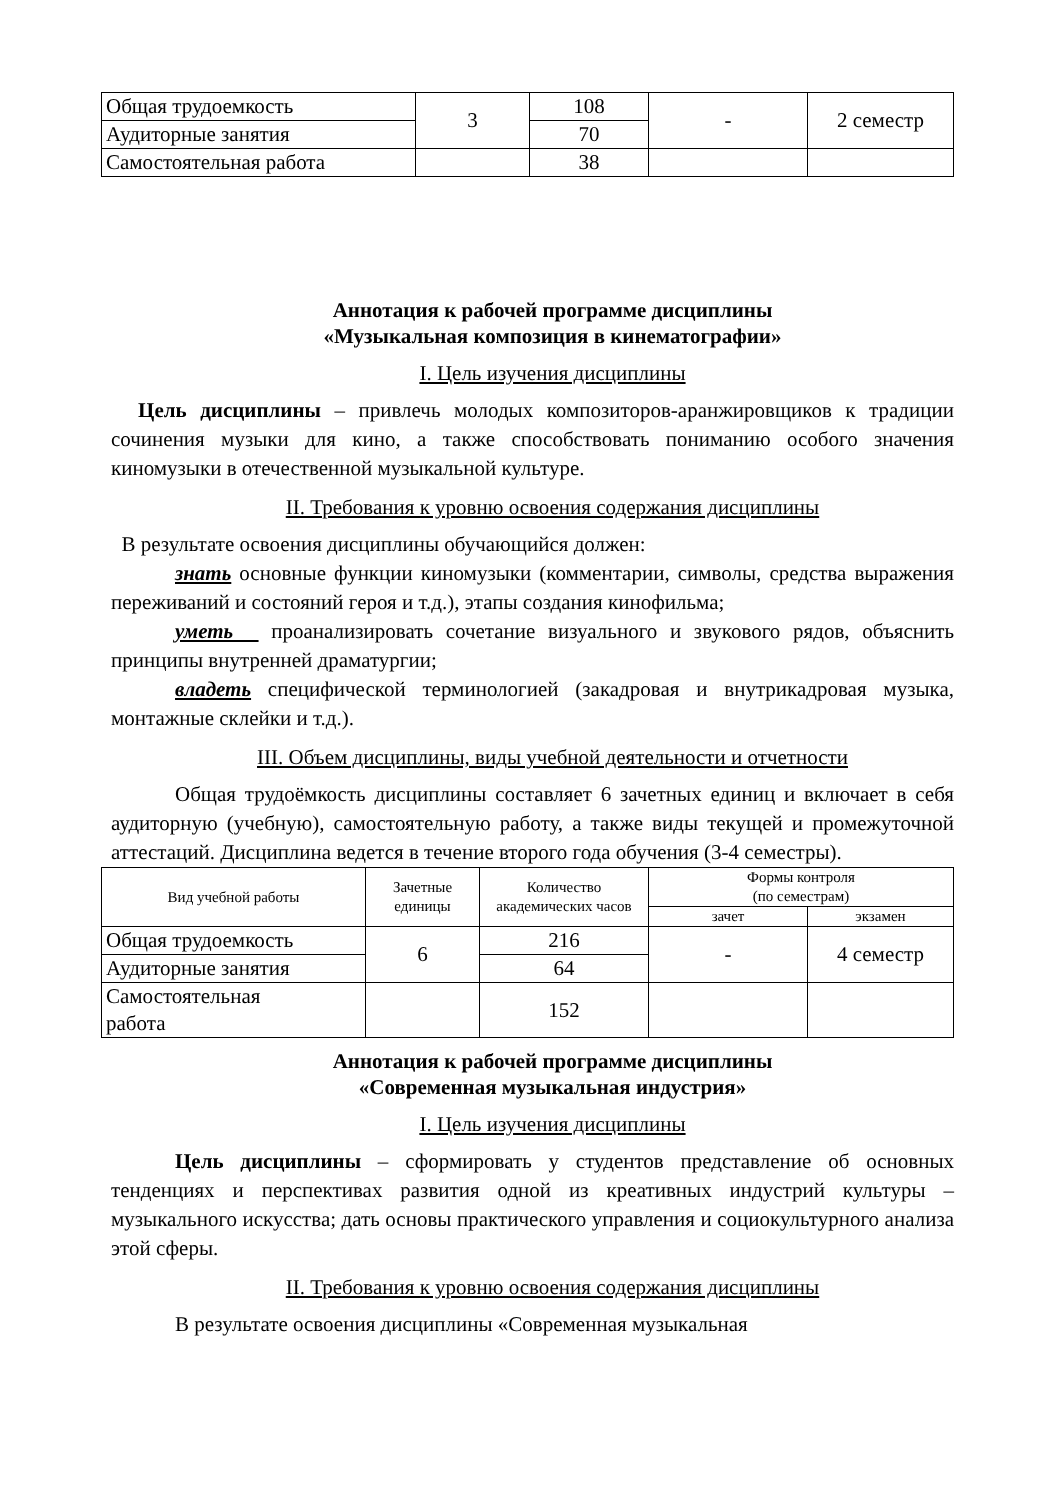| Общая трудоемкость | 3 | 108 | - | 2 семестр |
| Аудиторные занятия | | 70 | | |
| Самостоятельная работа | | 38 | | |
Аннотация к рабочей программе дисциплины
«Музыкальная композиция в кинематографии»
I. Цель изучения дисциплины
Цель дисциплины – привлечь молодых композиторов-аранжировщиков к традиции сочинения музыки для кино, а также способствовать пониманию особого значения киномузыки в отечественной музыкальной культуре.
II. Требования к уровню освоения содержания дисциплины
В результате освоения дисциплины обучающийся должен:
знать основные функции киномузыки (комментарии, символы, средства выражения переживаний и состояний героя и т.д.), этапы создания кинофильма;
уметь проанализировать сочетание визуального и звукового рядов, объяснить принципы внутренней драматургии;
владеть специфической терминологией (закадровая и внутрикадровая музыка, монтажные склейки и т.д.).
III. Объем дисциплины, виды учебной деятельности и отчетности
Общая трудоёмкость дисциплины составляет 6 зачетных единиц и включает в себя аудиторную (учебную), самостоятельную работу, а также виды текущей и промежуточной аттестаций. Дисциплина ведется в течение второго года обучения (3-4 семестры).
| Вид учебной работы | Зачетные единицы | Количество академических часов | Формы контроля (по семестрам) | |
| --- | --- | --- | --- | --- |
| | | | зачет | экзамен |
| Общая трудоемкость | 6 | 216 | - | 4 семестр |
| Аудиторные занятия | | 64 | | |
| Самостоятельная работа | | 152 | | |
Аннотация к рабочей программе дисциплины
«Современная музыкальная индустрия»
I. Цель изучения дисциплины
Цель дисциплины – сформировать у студентов представление об основных тенденциях и перспективах развития одной из креативных индустрий культуры – музыкального искусства; дать основы практического управления и социокультурного анализа этой сферы.
II. Требования к уровню освоения содержания дисциплины
В результате освоения дисциплины «Современная музыкальная